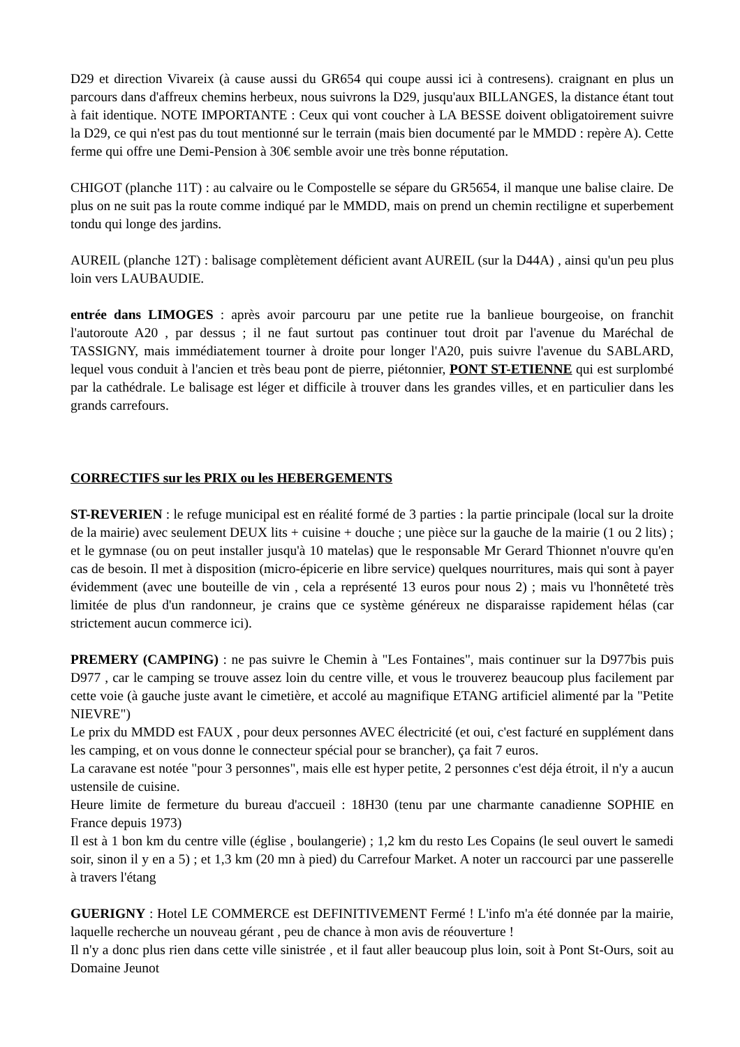D29 et direction Vivareix (à cause aussi du GR654 qui coupe aussi ici à contresens). craignant en plus un parcours dans d'affreux chemins herbeux, nous suivrons la D29, jusqu'aux BILLANGES, la distance étant tout à fait identique. NOTE IMPORTANTE : Ceux qui vont coucher à LA BESSE doivent obligatoirement suivre la D29, ce qui n'est pas du tout mentionné sur le terrain (mais bien documenté par le MMDD : repère A). Cette ferme qui offre une Demi-Pension à 30€ semble avoir une très bonne réputation.
CHIGOT (planche 11T) : au calvaire ou le Compostelle se sépare du GR5654, il manque une balise claire. De plus on ne suit pas la route comme indiqué par le MMDD, mais on prend un chemin rectiligne et superbement tondu qui longe des jardins.
AUREIL (planche 12T) : balisage complètement déficient avant AUREIL (sur la D44A) , ainsi qu'un peu plus loin vers LAUBAUDIE.
entrée dans LIMOGES : après avoir parcouru par une petite rue la banlieue bourgeoise, on franchit l'autoroute A20 , par dessus ; il ne faut surtout pas continuer tout droit par l'avenue du Maréchal de TASSIGNY, mais immédiatement tourner à droite pour longer l'A20, puis suivre l'avenue du SABLARD, lequel vous conduit à l'ancien et très beau pont de pierre, piétonnier, PONT ST-ETIENNE qui est surplombé par la cathédrale. Le balisage est léger et difficile à trouver dans les grandes villes, et en particulier dans les grands carrefours.
CORRECTIFS sur les PRIX ou les HEBERGEMENTS
ST-REVERIEN : le refuge municipal est en réalité formé de 3 parties : la partie principale (local sur la droite de la mairie) avec seulement DEUX lits + cuisine + douche ; une pièce sur la gauche de la mairie (1 ou 2 lits) ; et le gymnase (ou on peut installer jusqu'à 10 matelas) que le responsable Mr Gerard Thionnet n'ouvre qu'en cas de besoin. Il met à disposition (micro-épicerie en libre service) quelques nourritures, mais qui sont à payer évidemment (avec une bouteille de vin , cela a représenté 13 euros pour nous 2) ; mais vu l'honnêteté très limitée de plus d'un randonneur, je crains que ce système généreux ne disparaisse rapidement hélas (car strictement aucun commerce ici).
PREMERY (CAMPING) : ne pas suivre le Chemin à "Les Fontaines", mais continuer sur la D977bis puis D977 , car le camping se trouve assez loin du centre ville, et vous le trouverez beaucoup plus facilement par cette voie (à gauche juste avant le cimetière, et accolé au magnifique ETANG artificiel alimenté par la "Petite NIEVRE")
Le prix du MMDD est FAUX , pour deux personnes AVEC électricité (et oui, c'est facturé en supplément dans les camping, et on vous donne le connecteur spécial pour se brancher), ça fait 7 euros.
La caravane est notée "pour 3 personnes", mais elle est hyper petite, 2 personnes c'est déja étroit, il n'y a aucun ustensile de cuisine.
Heure limite de fermeture du bureau d'accueil : 18H30 (tenu par une charmante canadienne SOPHIE en France depuis 1973)
Il est à 1 bon km du centre ville (église , boulangerie) ; 1,2 km du resto Les Copains (le seul ouvert le samedi soir, sinon il y en a 5) ; et 1,3 km (20 mn à pied) du Carrefour Market. A noter un raccourci par une passerelle à travers l'étang
GUERIGNY : Hotel LE COMMERCE est DEFINITIVEMENT Fermé ! L'info m'a été donnée par la mairie, laquelle recherche un nouveau gérant , peu de chance à mon avis de réouverture !
Il n'y a donc plus rien dans cette ville sinistrée , et il faut aller beaucoup plus loin, soit à Pont St-Ours, soit au Domaine Jeunot